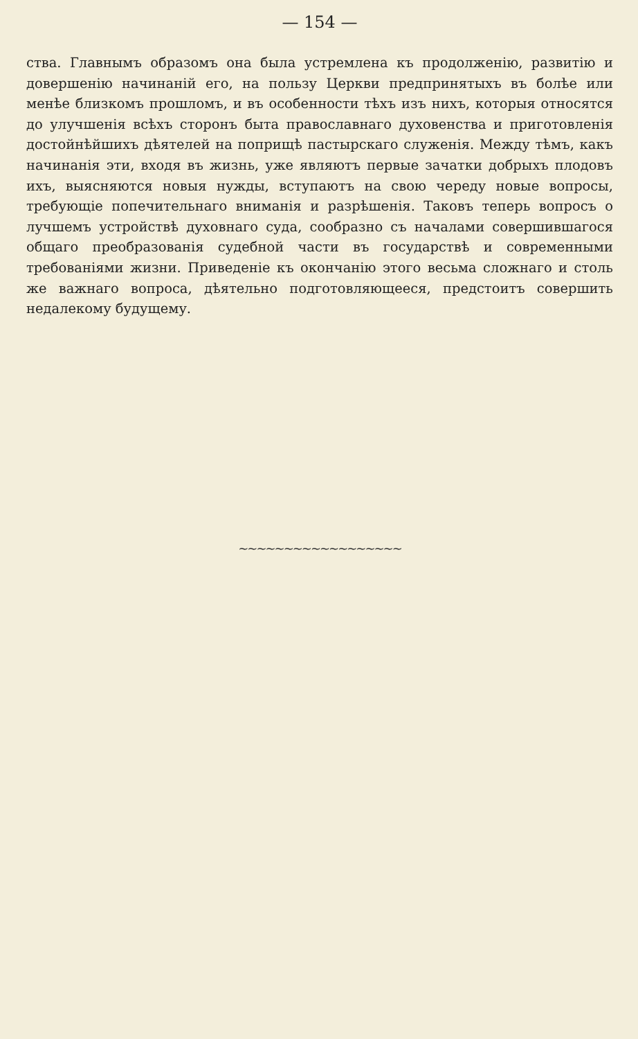— 154 —
ства. Главнымъ образомъ она была устремлена къ продолженію, развитію и довершенію начинаній его, на пользу Церкви предпринятыхъ въ болѣе или менѣе близкомъ прошломъ, и въ особенности тѣхъ изъ нихъ, которыя относятся до улучшенія всѣхъ сторонъ быта православнаго духовенства и приготовленія достойнѣйшихъ дѣятелей на поприщѣ пастырскаго служенія. Между тѣмъ, какъ начинанія эти, входя въ жизнь, уже являютъ первые зачатки добрыхъ плодовъ ихъ, выясняются новыя нужды, вступаютъ на свою череду новые вопросы, требующіе попечительнаго вниманія и разрѣшенія. Таковъ теперь вопросъ о лучшемъ устройствѣ духовнаго суда, сообразно съ началами совершившагося общаго преобразованія судебной части въ государствѣ и современными требованіями жизни. Приведеніе къ окончанію этого весьма сложнаго и столь же важнаго вопроса, дѣятельно подготовляющееся, предстоитъ совершить недалекому будущему.
~~~~~~~~~~~~~~~~~~